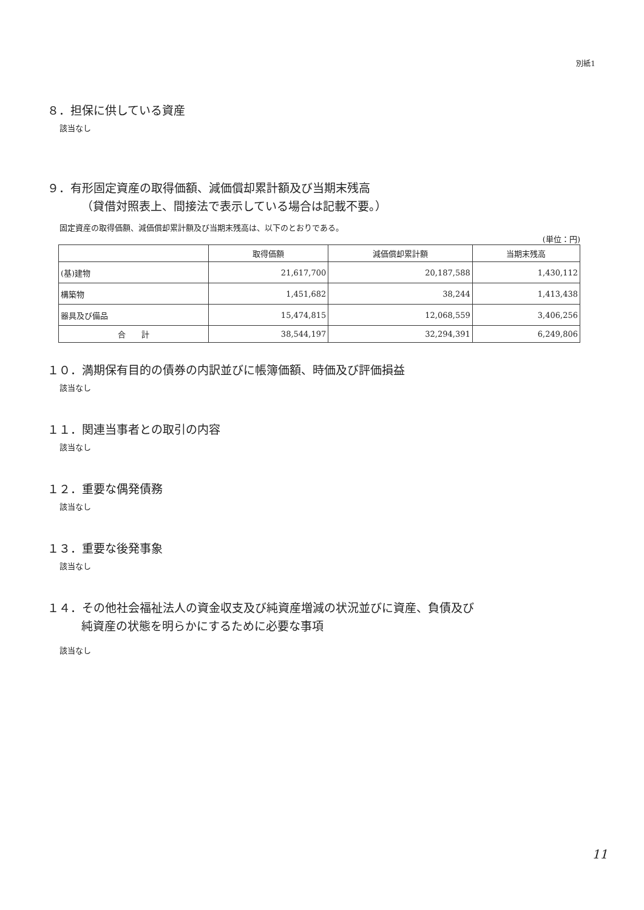別紙1
８．担保に供している資産
該当なし
９．有形固定資産の取得価額、減価償却累計額及び当期末残高
（貸借対照表上、間接法で表示している場合は記載不要。）
固定資産の取得価額、減価償却累計額及び当期末残高は、以下のとおりである。
(単位：円)
| | 取得価額 | 減価償却累計額 | 当期末残高 |
| --- | --- | --- | --- |
| (基)建物 | 21,617,700 | 20,187,588 | 1,430,112 |
| 構築物 | 1,451,682 | 38,244 | 1,413,438 |
| 器具及び備品 | 15,474,815 | 12,068,559 | 3,406,256 |
| 合 計 | 38,544,197 | 32,294,391 | 6,249,806 |
１０．満期保有目的の債券の内訳並びに帳簿価額、時価及び評価損益
該当なし
１１．関連当事者との取引の内容
該当なし
１２．重要な偶発債務
該当なし
１３．重要な後発事象
該当なし
１４．その他社会福祉法人の資金収支及び純資産増減の状況並びに資産、負債及び
純資産の状態を明らかにするために必要な事項
該当なし
11